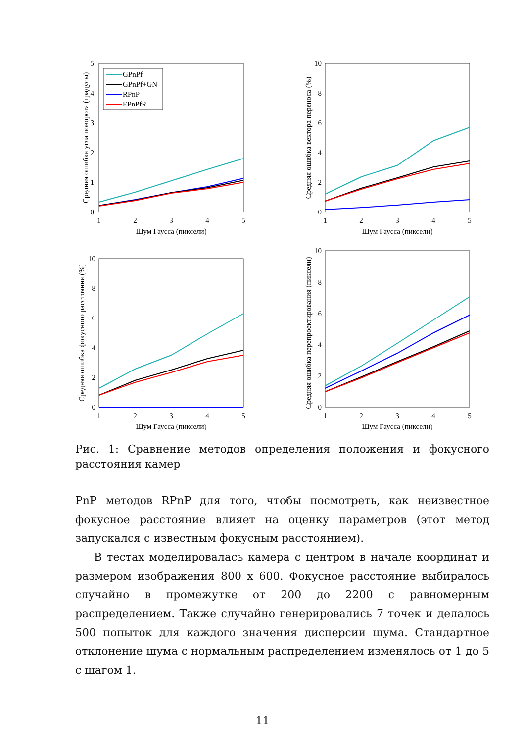1
2
3
4
5
0
1
2
3
4
5
Шум Гаусса (пиксели)
Средняя ошибка угла поворота (градусы)
GPnPf
GPnPf+GN
RPnP
EPnPfR
1
2
3
4
5
0
2
4
6
8
10
Шум Гаусса (пиксели)
Средняя ошибка вектора переноса (%)
1
2
3
4
5
0
2
4
6
8
10
Шум Гаусса (пиксели)
Средняя ошибка фокусного расстояния (%)
1
2
3
4
5
0
2
4
6
8
10
Шум Гаусса (пиксели)
Средняя ошибка перепроектирования (пиксели)
Рис. 1: Сравнение методов определения положения и фокусного расстояния камер
PnP методов RPnP для того, чтобы посмотреть, как неизвестное фокусное расстояние влияет на оценку параметров (этот метод запускался с известным фокусным расстоянием).
В тестах моделировалась камера с центром в начале координат и размером изображения 800 x 600. Фокусное расстояние выбиралось случайно в промежутке от 200 до 2200 с равномерным распределением. Также случайно генерировались 7 точек и делалось 500 попыток для каждого значения дисперсии шума. Стандартное отклонение шума с нормальным распределением изменялось от 1 до 5 с шагом 1.
11